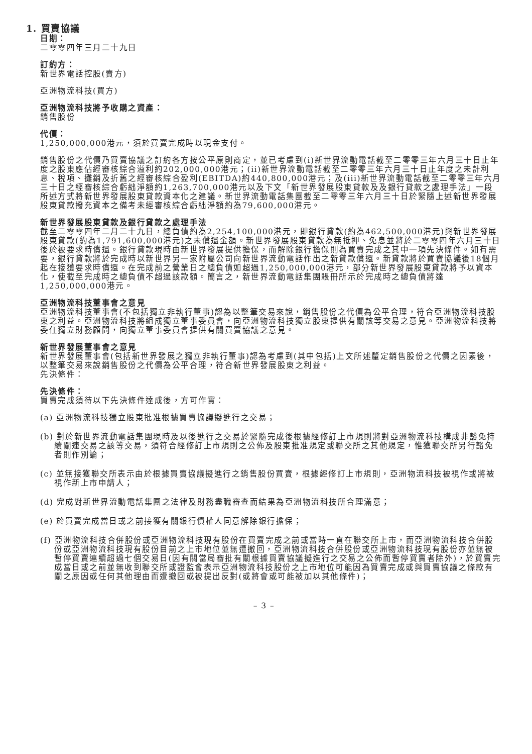1. 買賣協議
日期：
二零零四年三月二十九日
訂約方：
新世界電話控股(賣方)
亞洲物流科技(買方)
亞洲物流科技將予收購之資產：
銷售股份
代價：
1,250,000,000港元，須於買賣完成時以現金支付。
銷售股份之代價乃買賣協議之訂約各方按公平原則商定，並已考慮到(i)新世界流動電話截至二零零三年六月三十日止年度之股東應佔經審核綜合溢利約202,000,000港元；(ii)新世界流動電話截至二零零三年六月三十日止年度之未計利息、稅項、攤銷及折舊之經審核綜合盈利(EBITDA)約440,800,000港元；及(iii)新世界流動電話截至二零零三年六月三十日之經審核綜合虧絀淨額約1,263,700,000港元以及下文「新世界發展股東貸款及及銀行貸款之處理手法」一段所述方式將新世界發展股東貸款資本化之建議。新世界流動電話集團截至二零零三年六月三十日於緊隨上述新世界發展股東貸款撥充資本之備考未經審核綜合虧絀淨額約為79,600,000港元。
新世界發展股東貸款及銀行貸款之處理手法
截至二零零四年二月二十九日，總負債約為2,254,100,000港元，即銀行貸款(約為462,500,000港元)與新世界發展股東貸款(約為1,791,600,000港元)之未償還金額。新世界發展股東貸款為無抵押、免息並將於二零零四年六月三十日後於被要求時償還。銀行貸款現時由新世界發展提供擔保，而解除銀行擔保則為買賣完成之其中一項先決條件。如有需要，銀行貸款將於完成時以新世界另一家附屬公司向新世界流動電話作出之新貸款償還。新貸款將於買賣協議後18個月起在接獲要求時償還。在完成前之營業日之總負債如超過1,250,000,000港元，部分新世界發展股東貸款將予以資本化，使截至完成時之總負債不超過該款額。簡言之，新世界流動電話集團賬冊所示於完成時之總負債將達1,250,000,000港元。
亞洲物流科技董事會之意見
亞洲物流科技董事會(不包括獨立非執行董事)認為以整筆交易來說，銷售股份之代價為公平合理，符合亞洲物流科技股東之利益。亞洲物流科技將組成獨立董事委員會，向亞洲物流科技獨立股東提供有關該等交易之意見。亞洲物流科技將委任獨立財務顧問，向獨立董事委員會提供有關買賣協議之意見。
新世界發展董事會之意見
新世界發展董事會(包括新世界發展之獨立非執行董事)認為考慮到(其中包括)上文所述釐定銷售股份之代價之因素後，以整筆交易來說銷售股份之代價為公平合理，符合新世界發展股東之利益。
先決條件：
先決條件：
買賣完成須待以下先決條件達成後，方可作實：
(a) 亞洲物流科技獨立股東批准根據買賣協議擬進行之交易；
(b) 對於新世界流動電話集團現時及以後進行之交易於緊隨完成後根據經修訂上市規則將對亞洲物流科技構成非豁免持續關連交易之該等交易，須符合經修訂上市規則之公佈及股東批准規定或聯交所之其他規定，惟獲聯交所另行豁免者則作別論；
(c) 並無接獲聯交所表示由於根據買賣協議擬進行之銷售股份買賣，根據經修訂上市規則，亞洲物流科技被視作或將被視作新上市申請人；
(d) 完成對新世界流動電話集團之法律及財務盡職審查而結果為亞洲物流科技所合理滿意；
(e) 於買賣完成當日或之前接獲有關銀行債權人同意解除銀行擔保；
(f) 亞洲物流科技合併股份或亞洲物流科技現有股份在買賣完成之前或當時一直在聯交所上市，而亞洲物流科技合併股份或亞洲物流科技現有股份目前之上市地位並無遭撤回，亞洲物流科技合併股份或亞洲物流科技現有股份亦並無被暫停買賣連續超過七個交易日(因有關當局審批有關根據買賣協議擬進行之交易之公佈而暫停買賣者除外)，於買賣完成當日或之前並無收到聯交所或證監會表示亞洲物流科技股份之上市地位可能因為買賣完成或與買賣協議之條款有關之原因或任何其他理由而遭撤回或被提出反對(或將會或可能被加以其他條件)；
– 3 –